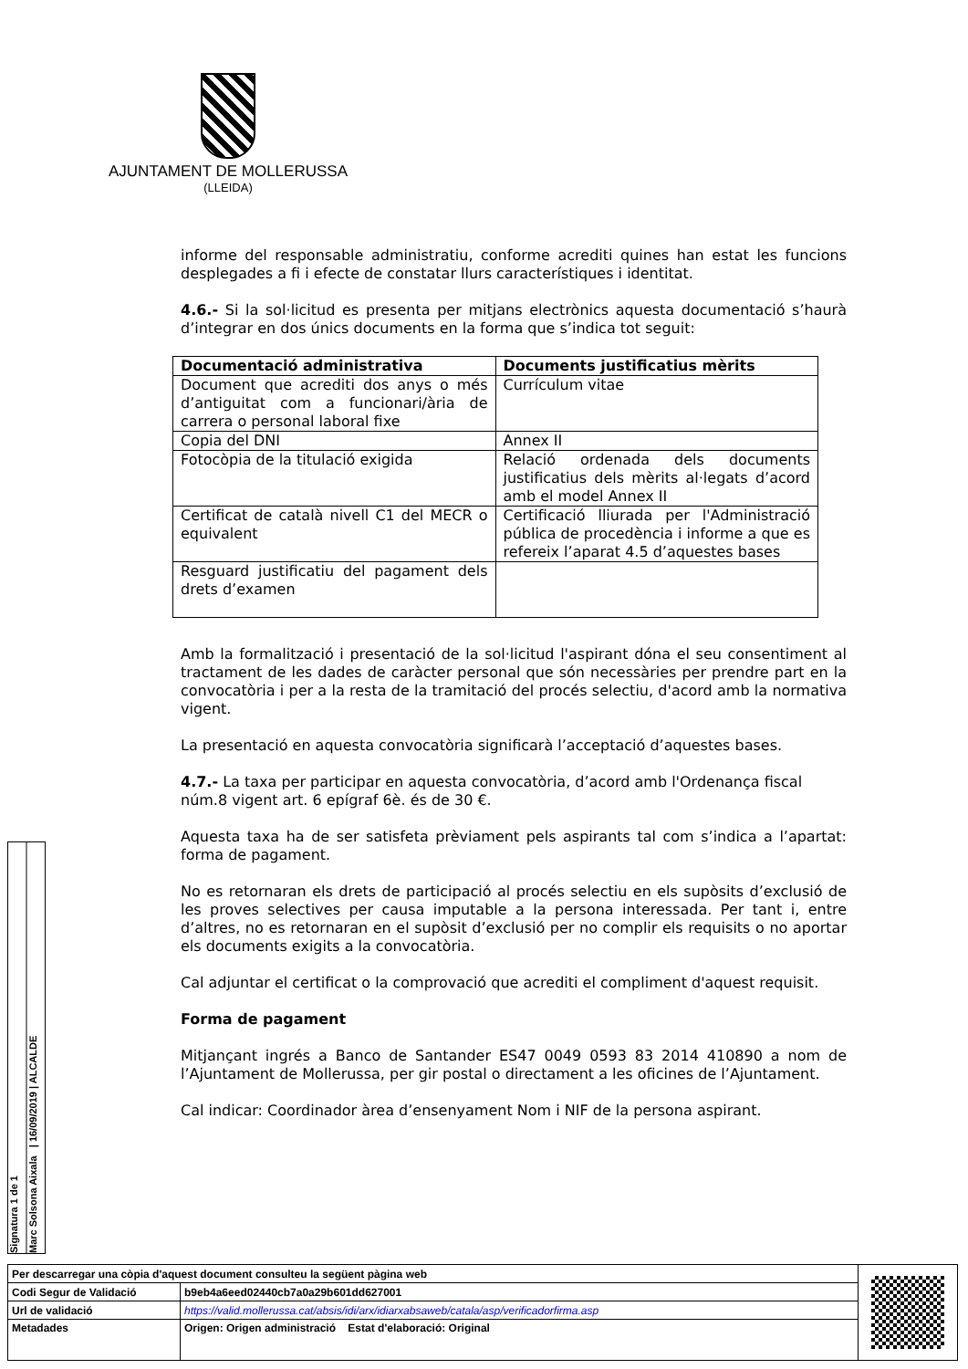AJUNTAMENT DE MOLLERUSSA
(LLEIDA)
informe del responsable administratiu, conforme acrediti quines han estat les funcions desplegades a fi i efecte de constatar llurs característiques i identitat.
4.6.- Si la sol·licitud es presenta per mitjans electrònics aquesta documentació s’haurà d’integrar en dos únics documents en la forma que s’indica tot seguit:
| Documentació administrativa | Documents justificatius mèrits |
| --- | --- |
| Document que acrediti dos anys o més d’antiguitat com a funcionari/ària de carrera o personal laboral fixe | Currículum vitae |
| Copia del DNI | Annex II |
| Fotocòpia de la titulació exigida | Relació ordenada dels documents justificatius dels mèrits al·legats d’acord amb el model Annex II |
| Certificat de català nivell C1 del MECR o equivalent | Certificació lliurada per l'Administració pública de procedència i informe a que es refereix l’aparat 4.5 d’aquestes bases |
| Resguard justificatiu del pagament dels drets d’examen | |
Amb la formalització i presentació de la sol·licitud l'aspirant dóna el seu consentiment al tractament de les dades de caràcter personal que són necessàries per prendre part en la convocatòria i per a la resta de la tramitació del procés selectiu, d'acord amb la normativa vigent.
La presentació en aquesta convocatòria significarà l’acceptació d’aquestes bases.
4.7.- La taxa per participar en aquesta convocatòria, d’acord amb l'Ordenança fiscal núm.8 vigent art. 6 epígraf 6è. és de 30 €.
Aquesta taxa ha de ser satisfeta prèviament pels aspirants tal com s’indica a l’apartat: forma de pagament.
No es retornaran els drets de participació al procés selectiu en els supòsits d’exclusió de les proves selectives per causa imputable a la persona interessada. Per tant i, entre d’altres, no es retornaran en el supòsit d’exclusió per no complir els requisits o no aportar els documents exigits a la convocatòria.
Cal adjuntar el certificat o la comprovació que acrediti el compliment d'aquest requisit.
Forma de pagament
Mitjançant ingrés a Banco de Santander ES47 0049 0593 83 2014 410890 a nom de l’Ajuntament de Mollerussa, per gir postal o directament a les oficines de l’Ajuntament.
Cal indicar: Coordinador àrea d’ensenyament Nom i NIF de la persona aspirant.
Signatura 1 de 1
Marc Solsona Aixala | 16/09/2019 | ALCALDE
| Per descarregar una còpia d'aquest document consulteu la següent pàgina web | | |
| Codi Segur de Validació | b9eb4a6eed02440cb7a0a29b601dd627001 | |
| Url de validació | https://valid.mollerussa.cat/absis/idi/arx/idiarxabsaweb/catala/asp/verificadorfirma.asp | |
| Metadades | Origen: Origen administració Estat d'elaboració: Original | |